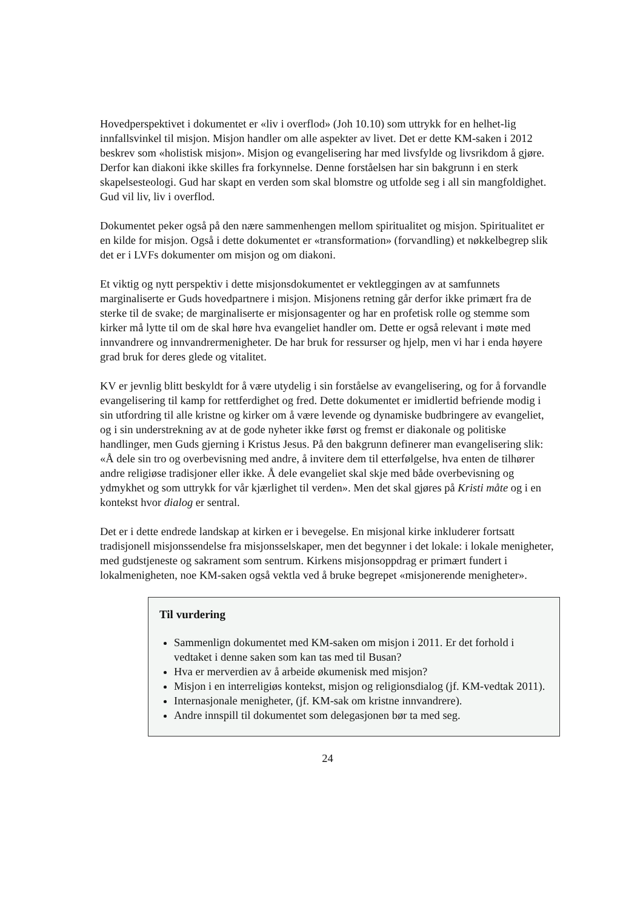Hovedperspektivet i dokumentet er «liv i overflod» (Joh 10.10) som uttrykk for en helhet-lig innfallsvinkel til misjon. Misjon handler om alle aspekter av livet. Det er dette KM-saken i 2012 beskrev som «holistisk misjon». Misjon og evangelisering har med livsfylde og livsrikdom å gjøre. Derfor kan diakoni ikke skilles fra forkynnelse. Denne forståelsen har sin bakgrunn i en sterk skapelsesteologi. Gud har skapt en verden som skal blomstre og utfolde seg i all sin mangfoldighet. Gud vil liv, liv i overflod.
Dokumentet peker også på den nære sammenhengen mellom spiritualitet og misjon. Spiritualitet er en kilde for misjon. Også i dette dokumentet er «transformation» (forvandling) et nøkkelbegrep slik det er i LVFs dokumenter om misjon og om diakoni.
Et viktig og nytt perspektiv i dette misjonsdokumentet er vektleggingen av at samfunnets marginaliserte er Guds hovedpartnere i misjon. Misjonens retning går derfor ikke primært fra de sterke til de svake; de marginaliserte er misjonsagenter og har en profetisk rolle og stemme som kirker må lytte til om de skal høre hva evangeliet handler om. Dette er også relevant i møte med innvandrere og innvandrermenigheter. De har bruk for ressurser og hjelp, men vi har i enda høyere grad bruk for deres glede og vitalitet.
KV er jevnlig blitt beskyldt for å være utydelig i sin forståelse av evangelisering, og for å forvandle evangelisering til kamp for rettferdighet og fred. Dette dokumentet er imidlertid befriende modig i sin utfordring til alle kristne og kirker om å være levende og dynamiske budbringere av evangeliet, og i sin understrekning av at de gode nyheter ikke først og fremst er diakonale og politiske handlinger, men Guds gjerning i Kristus Jesus. På den bakgrunn definerer man evangelisering slik: «Å dele sin tro og overbevisning med andre, å invitere dem til etterfølgelse, hva enten de tilhører andre religiøse tradisjoner eller ikke. Å dele evangeliet skal skje med både overbevisning og ydmykhet og som uttrykk for vår kjærlighet til verden». Men det skal gjøres på Kristi måte og i en kontekst hvor dialog er sentral.
Det er i dette endrede landskap at kirken er i bevegelse. En misjonal kirke inkluderer fortsatt tradisjonell misjonssendelse fra misjonsselskaper, men det begynner i det lokale: i lokale menigheter, med gudstjeneste og sakrament som sentrum. Kirkens misjonsoppdrag er primært fundert i lokalmenigheten, noe KM-saken også vektla ved å bruke begrepet «misjonerende menigheter».
Til vurdering
Sammenlign dokumentet med KM-saken om misjon i 2011. Er det forhold i vedtaket i denne saken som kan tas med til Busan?
Hva er merverdien av å arbeide økumenisk med misjon?
Misjon i en interreligiøs kontekst, misjon og religionsdialog (jf. KM-vedtak 2011).
Internasjonale menigheter, (jf. KM-sak om kristne innvandrere).
Andre innspill til dokumentet som delegasjonen bør ta med seg.
24